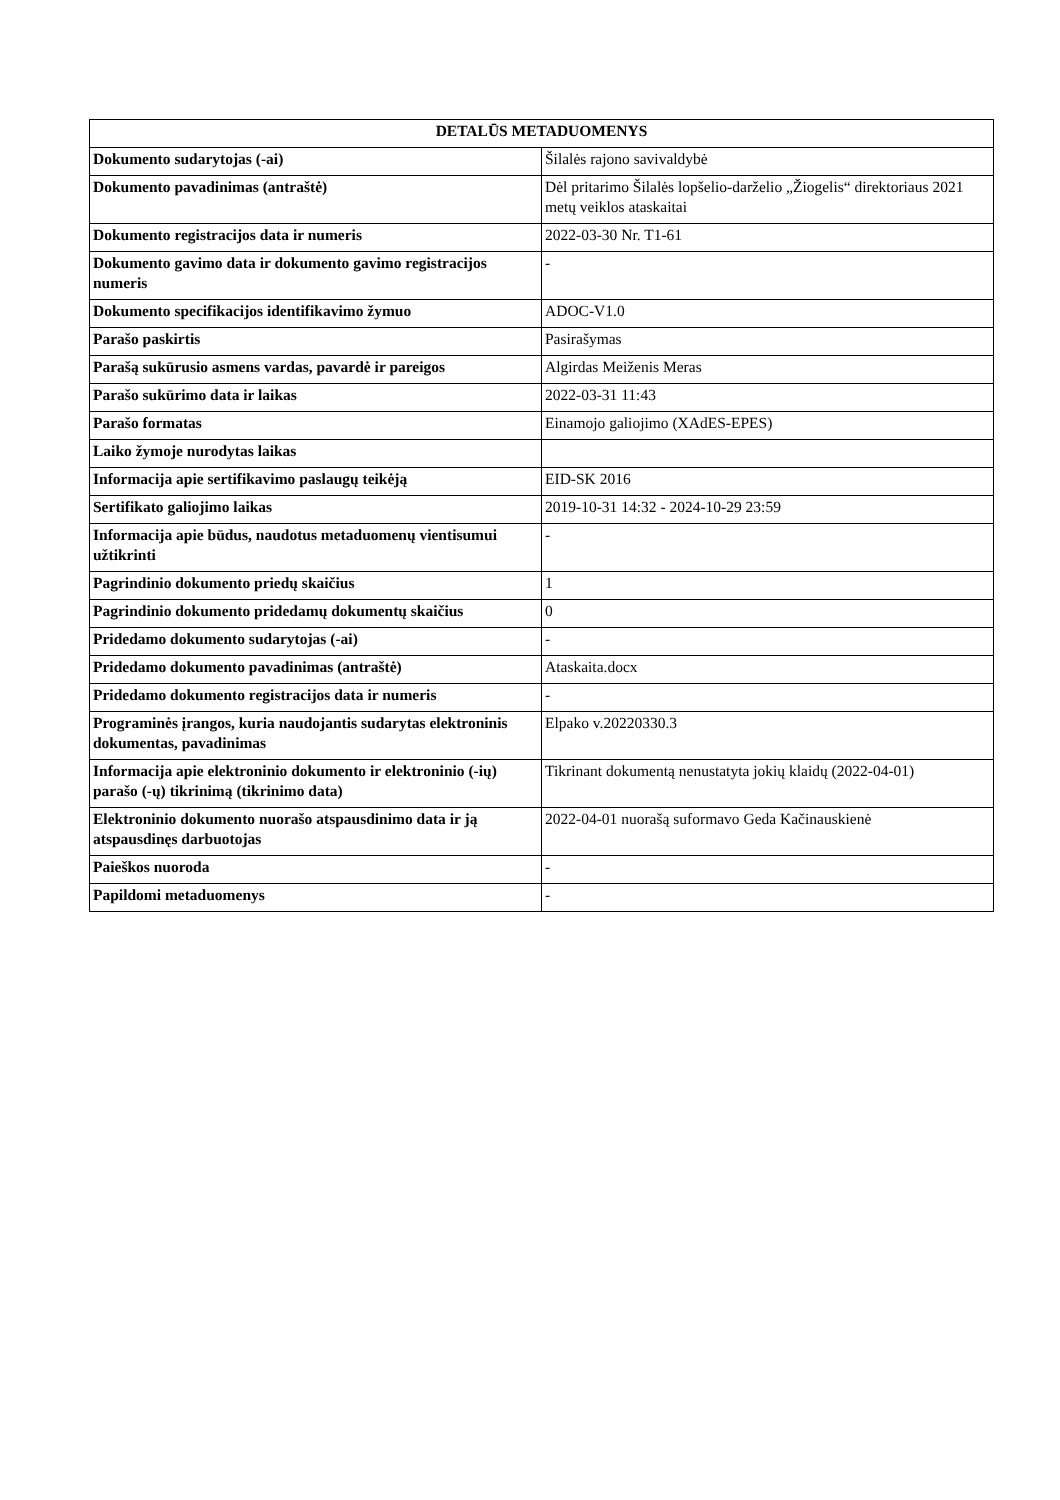| DETALŪS METADUOMENYS | |
| --- | --- |
| Dokumento sudarytojas (-ai) | Šilalės rajono savivaldybė |
| Dokumento pavadinimas (antraštė) | Dėl pritarimo Šilalės lopšelio-darželio „Žiogelis“ direktoriaus 2021 metų veiklos ataskaitai |
| Dokumento registracijos data ir numeris | 2022-03-30 Nr. T1-61 |
| Dokumento gavimo data ir dokumento gavimo registracijos numeris | - |
| Dokumento specifikacijos identifikavimo žymuo | ADOC-V1.0 |
| Parašo paskirtis | Pasirašymas |
| Parašą sukūrusio asmens vardas, pavardė ir pareigos | Algirdas Meiženis Meras |
| Parašo sukūrimo data ir laikas | 2022-03-31 11:43 |
| Parašo formatas | Einamojo galiojimo (XAdES-EPES) |
| Laiko žymoje nurodytas laikas | |
| Informacija apie sertifikavimo paslaugų teikėją | EID-SK 2016 |
| Sertifikato galiojimo laikas | 2019-10-31 14:32 - 2024-10-29 23:59 |
| Informacija apie būdus, naudotus metaduomenų vientisumui užtikrinti | - |
| Pagrindinio dokumento priedų skaičius | 1 |
| Pagrindinio dokumento pridedamų dokumentų skaičius | 0 |
| Pridedamo dokumento sudarytojas (-ai) | - |
| Pridedamo dokumento pavadinimas (antraštė) | Ataskaita.docx |
| Pridedamo dokumento registracijos data ir numeris | - |
| Programinės įrangos, kuria naudojantis sudarytas elektroninis dokumentas, pavadinimas | Elpako v.20220330.3 |
| Informacija apie elektroninio dokumento ir elektroninio (-ių) parašo (-ų) tikrinimą (tikrinimo data) | Tikrinant dokumentą nenustatyta jokių klaidų (2022-04-01) |
| Elektroninio dokumento nuorašo atspausdinimo data ir ją atspausdinęs darbuotojas | 2022-04-01 nuorašą suformavo Geda Kačinauskienė |
| Paieškos nuoroda | - |
| Papildomi metaduomenys | - |